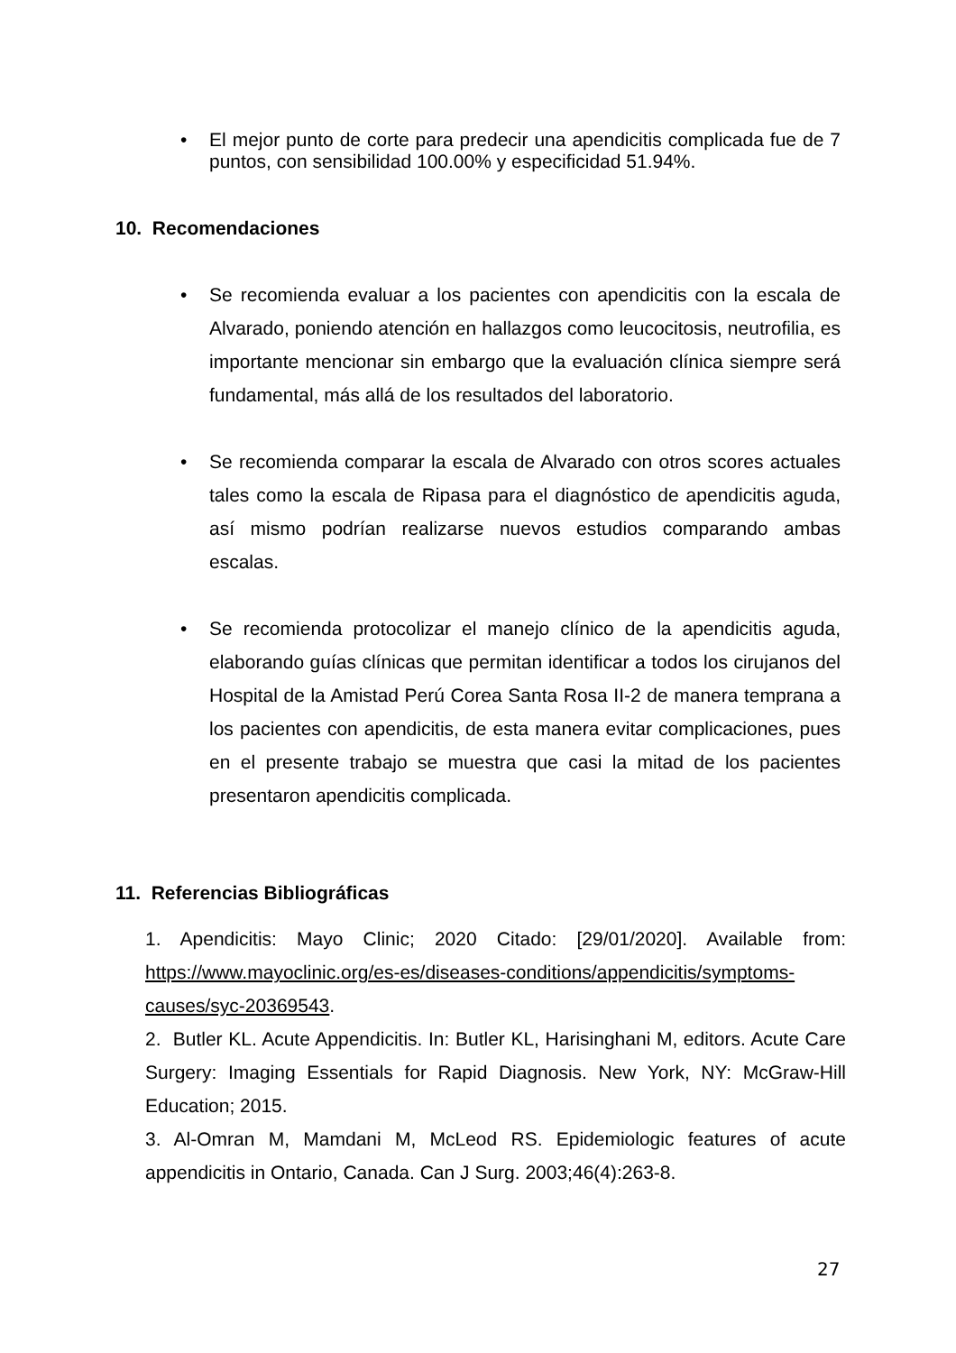• El mejor punto de corte para predecir una apendicitis complicada fue de 7 puntos, con sensibilidad 100.00% y especificidad 51.94%.
10. Recomendaciones
• Se recomienda evaluar a los pacientes con apendicitis con la escala de Alvarado, poniendo atención en hallazgos como leucocitosis, neutrofilia, es importante mencionar sin embargo que la evaluación clínica siempre será fundamental, más allá de los resultados del laboratorio.
• Se recomienda comparar la escala de Alvarado con otros scores actuales tales como la escala de Ripasa para el diagnóstico de apendicitis aguda, así mismo podrían realizarse nuevos estudios comparando ambas escalas.
• Se recomienda protocolizar el manejo clínico de la apendicitis aguda, elaborando guías clínicas que permitan identificar a todos los cirujanos del Hospital de la Amistad Perú Corea Santa Rosa II-2 de manera temprana a los pacientes con apendicitis, de esta manera evitar complicaciones, pues en el presente trabajo se muestra que casi la mitad de los pacientes presentaron apendicitis complicada.
11. Referencias Bibliográficas
1. Apendicitis: Mayo Clinic; 2020 Citado: [29/01/2020]. Available from: https://www.mayoclinic.org/es-es/diseases-conditions/appendicitis/symptoms-causes/syc-20369543.
2. Butler KL. Acute Appendicitis. In: Butler KL, Harisinghani M, editors. Acute Care Surgery: Imaging Essentials for Rapid Diagnosis. New York, NY: McGraw-Hill Education; 2015.
3. Al-Omran M, Mamdani M, McLeod RS. Epidemiologic features of acute appendicitis in Ontario, Canada. Can J Surg. 2003;46(4):263-8.
27